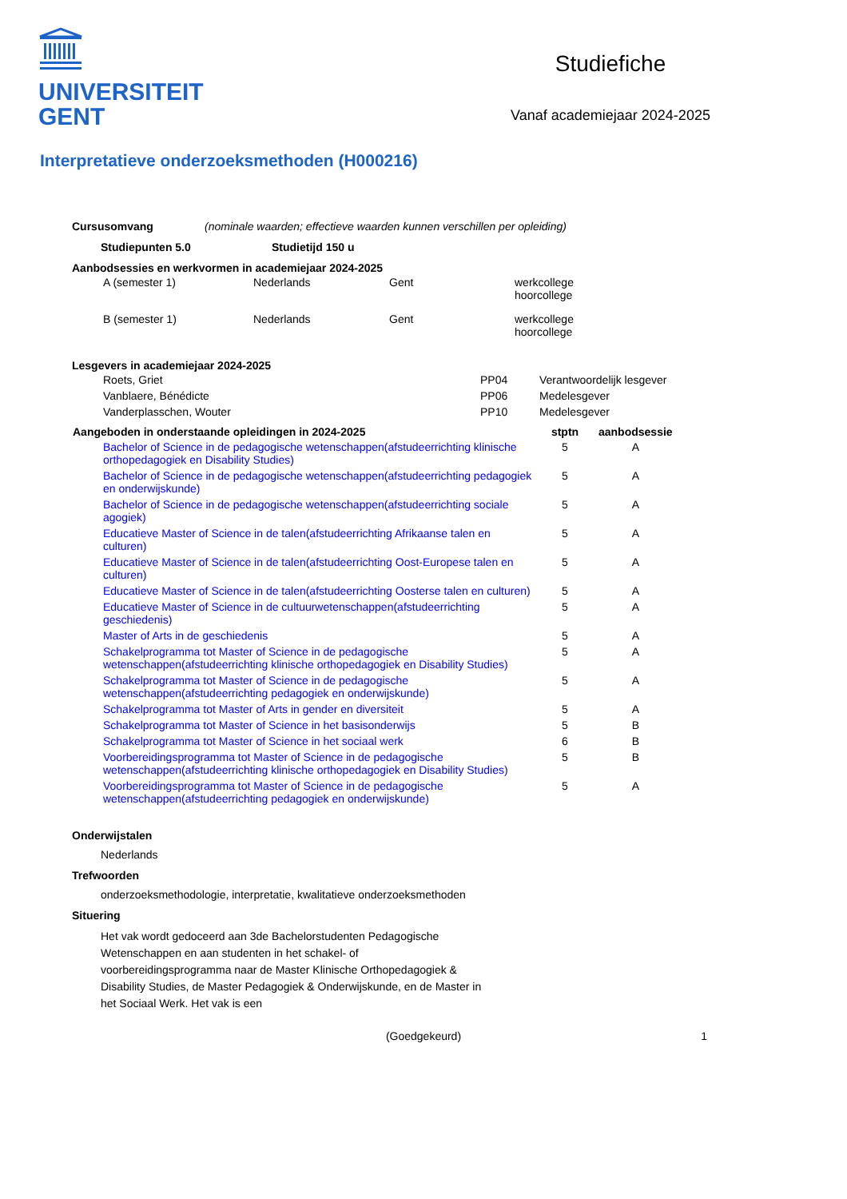UNIVERSITEIT
GENT
Studiefiche
Vanaf academiejaar 2024-2025
Interpretatieve onderzoeksmethoden (H000216)
Cursusomvang (nominale waarden; effectieve waarden kunnen verschillen per opleiding)
Studiepunten 5.0 Studietijd 150 u
Aanbodsessies en werkvormen in academiejaar 2024-2025
| A (semester 1) | Nederlands | Gent | werkcollege hoorcollege |
| B (semester 1) | Nederlands | Gent | werkcollege hoorcollege |
Lesgevers in academiejaar 2024-2025
| Roets, Griet | PP04 | Verantwoordelijk lesgever |
| Vanblaere, Bénédicte | PP06 | Medelesgever |
| Vanderplasschen, Wouter | PP10 | Medelesgever |
| Aangeboden in onderstaande opleidingen in 2024-2025 | stptn | aanbodsessie |
| --- | --- | --- |
| Bachelor of Science in de pedagogische wetenschappen(afstudeerrichting klinische orthopedagogiek en Disability Studies) | 5 | A |
| Bachelor of Science in de pedagogische wetenschappen(afstudeerrichting pedagogiek en onderwijskunde) | 5 | A |
| Bachelor of Science in de pedagogische wetenschappen(afstudeerrichting sociale agogiek) | 5 | A |
| Educatieve Master of Science in de talen(afstudeerrichting Afrikaanse talen en culturen) | 5 | A |
| Educatieve Master of Science in de talen(afstudeerrichting Oost-Europese talen en culturen) | 5 | A |
| Educatieve Master of Science in de talen(afstudeerrichting Oosterse talen en culturen) | 5 | A |
| Educatieve Master of Science in de cultuurwetenschappen(afstudeerrichting geschiedenis) | 5 | A |
| Master of Arts in de geschiedenis | 5 | A |
| Schakelprogramma tot Master of Science in de pedagogische wetenschappen(afstudeerrichting klinische orthopedagogiek en Disability Studies) | 5 | A |
| Schakelprogramma tot Master of Science in de pedagogische wetenschappen(afstudeerrichting pedagogiek en onderwijskunde) | 5 | A |
| Schakelprogramma tot Master of Arts in gender en diversiteit | 5 | A |
| Schakelprogramma tot Master of Science in het basisonderwijs | 5 | B |
| Schakelprogramma tot Master of Science in het sociaal werk | 6 | B |
| Voorbereidingsprogramma tot Master of Science in de pedagogische wetenschappen(afstudeerrichting klinische orthopedagogiek en Disability Studies) | 5 | B |
| Voorbereidingsprogramma tot Master of Science in de pedagogische wetenschappen(afstudeerrichting pedagogiek en onderwijskunde) | 5 | A |
Onderwijstalen
Nederlands
Trefwoorden
onderzoeksmethodologie, interpretatie, kwalitatieve onderzoeksmethoden
Situering
Het vak wordt gedoceerd aan 3de Bachelorstudenten Pedagogische Wetenschappen en aan studenten in het schakel- of voorbereidingsprogramma naar de Master Klinische Orthopedagogiek & Disability Studies, de Master Pedagogiek & Onderwijskunde, en de Master in het Sociaal Werk. Het vak is een
(Goedgekeurd) 1